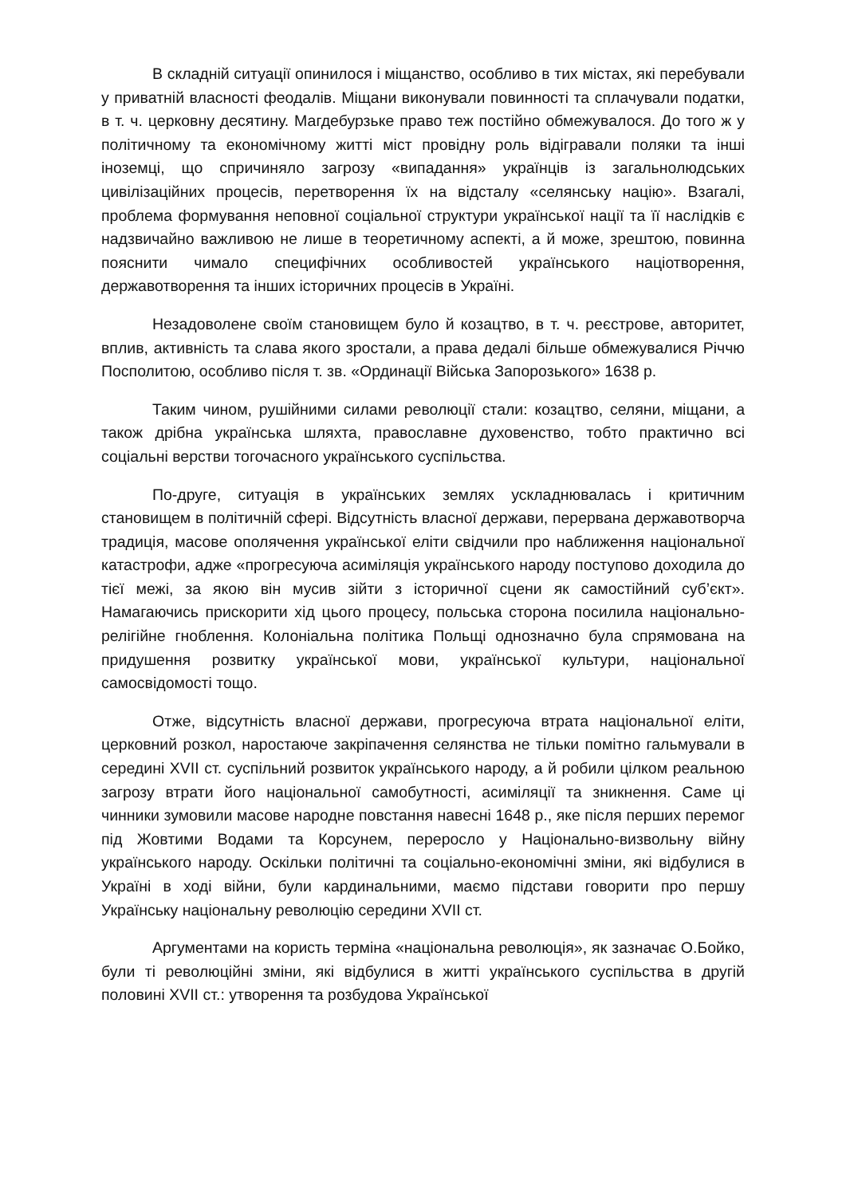В складній ситуації опинилося і міщанство, особливо в тих містах, які перебували у приватній власності феодалів. Міщани виконували повинності та сплачували податки, в т. ч. церковну десятину. Магдебурзьке право теж постійно обмежувалося. До того ж у політичному та економічному житті міст провідну роль відігравали поляки та інші іноземці, що спричиняло загрозу «випадання» українців із загальнолюдських цивілізаційних процесів, перетворення їх на відсталу «селянську націю». Взагалі, проблема формування неповної соціальної структури української нації та її наслідків є надзвичайно важливою не лише в теоретичному аспекті, а й може, зрештою, повинна пояснити чимало специфічних особливостей українського націотворення, державотворення та інших історичних процесів в Україні.
Незадоволене своїм становищем було й козацтво, в т. ч. реєстрове, авторитет, вплив, активність та слава якого зростали, а права дедалі більше обмежувалися Річчю Посполитою, особливо після т. зв. «Ординації Війська Запорозького» 1638 р.
Таким чином, рушійними силами революції стали: козацтво, селяни, міщани, а також дрібна українська шляхта, православне духовенство, тобто практично всі соціальні верстви тогочасного українського суспільства.
По-друге, ситуація в українських землях ускладнювалась і критичним становищем в політичній сфері. Відсутність власної держави, перервана державотворча традиція, масове ополячення української еліти свідчили про наближення національної катастрофи, адже «прогресуюча асиміляція українського народу поступово доходила до тієї межі, за якою він мусив зійти з історичної сцени як самостійний суб’єкт». Намагаючись прискорити хід цього процесу, польська сторона посилила національно-релігійне гноблення. Колоніальна політика Польщі однозначно була спрямована на придушення розвитку української мови, української культури, національної самосвідомості тощо.
Отже, відсутність власної держави, прогресуюча втрата національної еліти, церковний розкол, наростаюче закріпачення селянства не тільки помітно гальмували в середині XVII ст. суспільний розвиток українського народу, а й робили цілком реальною загрозу втрати його національної самобутності, асиміляції та зникнення. Саме ці чинники зумовили масове народне повстання навесні 1648 р., яке після перших перемог під Жовтими Водами та Корсунем, переросло у Національно-визвольну війну українського народу. Оскільки політичні та соціально-економічні зміни, які відбулися в Україні в ході війни, були кардинальними, маємо підстави говорити про першу Українську національну революцію середини XVII ст.
Аргументами на користь терміна «національна революція», як зазначає О.Бойко, були ті революційні зміни, які відбулися в житті українського суспільства в другій половині XVII ст.: утворення та розбудова Української